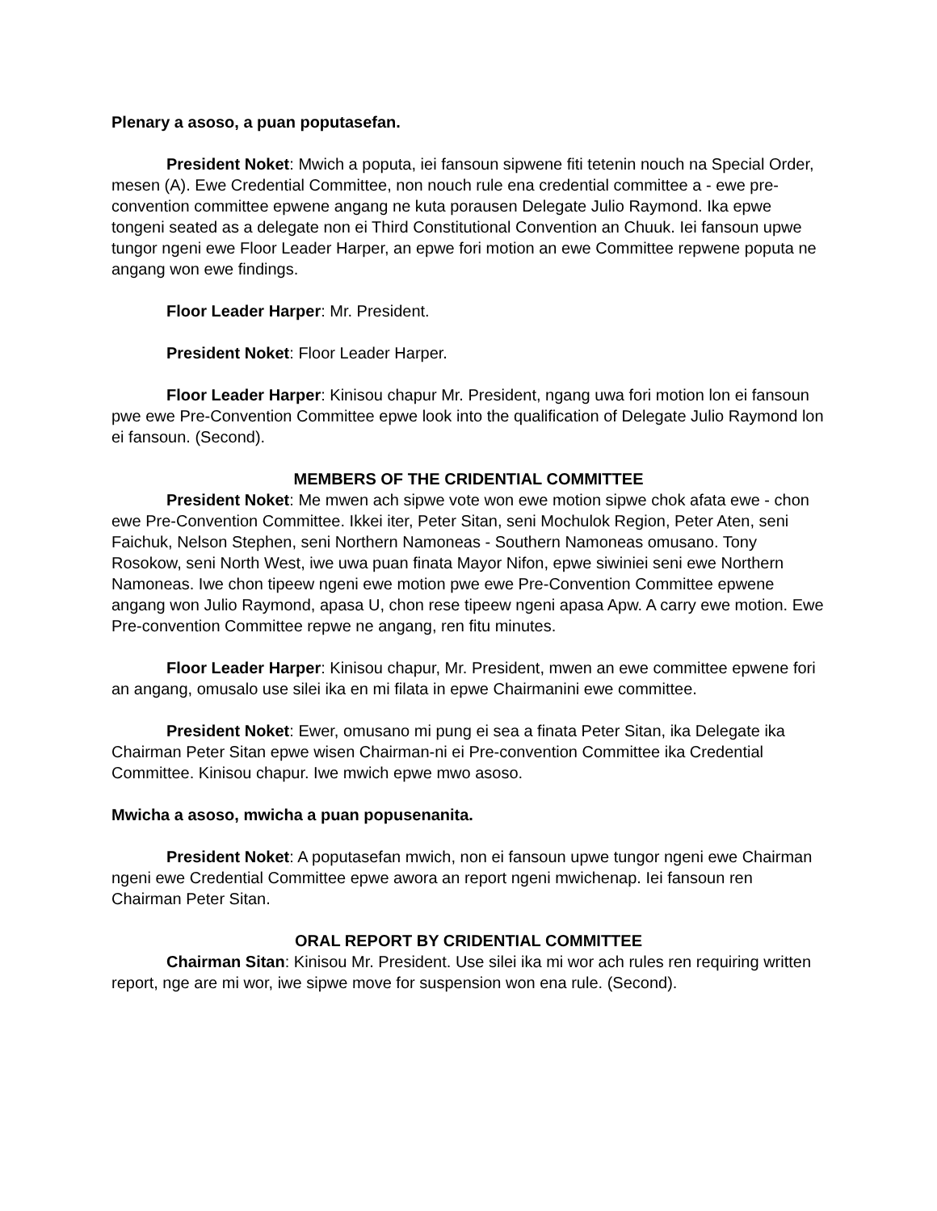Plenary a asoso, a puan poputasefan.
President Noket: Mwich a poputa, iei fansoun sipwene fiti tetenin nouch na Special Order, mesen (A). Ewe Credential Committee, non nouch rule ena credential committee a - ewe pre-convention committee epwene angang ne kuta porausen Delegate Julio Raymond. Ika epwe tongeni seated as a delegate non ei Third Constitutional Convention an Chuuk. Iei fansoun upwe tungor ngeni ewe Floor Leader Harper, an epwe fori motion an ewe Committee repwene poputa ne angang won ewe findings.
Floor Leader Harper: Mr. President.
President Noket: Floor Leader Harper.
Floor Leader Harper: Kinisou chapur Mr. President, ngang uwa fori motion lon ei fansoun pwe ewe Pre-Convention Committee epwe look into the qualification of Delegate Julio Raymond lon ei fansoun. (Second).
MEMBERS OF THE CRIDENTIAL COMMITTEE
President Noket: Me mwen ach sipwe vote won ewe motion sipwe chok afata ewe - chon ewe Pre-Convention Committee. Ikkei iter, Peter Sitan, seni Mochulok Region, Peter Aten, seni Faichuk, Nelson Stephen, seni Northern Namoneas - Southern Namoneas omusano. Tony Rosokow, seni North West, iwe uwa puan finata Mayor Nifon, epwe siwiniei seni ewe Northern Namoneas. Iwe chon tipeew ngeni ewe motion pwe ewe Pre-Convention Committee epwene angang won Julio Raymond, apasa U, chon rese tipeew ngeni apasa Apw. A carry ewe motion. Ewe Pre-convention Committee repwe ne angang, ren fitu minutes.
Floor Leader Harper: Kinisou chapur, Mr. President, mwen an ewe committee epwene fori an angang, omusalo use silei ika en mi filata in epwe Chairmanini ewe committee.
President Noket: Ewer, omusano mi pung ei sea a finata Peter Sitan, ika Delegate ika Chairman Peter Sitan epwe wisen Chairman-ni ei Pre-convention Committee ika Credential Committee. Kinisou chapur. Iwe mwich epwe mwo asoso.
Mwicha a asoso, mwicha a puan popusenanita.
President Noket: A poputasefan mwich, non ei fansoun upwe tungor ngeni ewe Chairman ngeni ewe Credential Committee epwe awora an report ngeni mwichenap. Iei fansoun ren Chairman Peter Sitan.
ORAL REPORT BY CRIDENTIAL COMMITTEE
Chairman Sitan: Kinisou Mr. President. Use silei ika mi wor ach rules ren requiring written report, nge are mi wor, iwe sipwe move for suspension won ena rule. (Second).